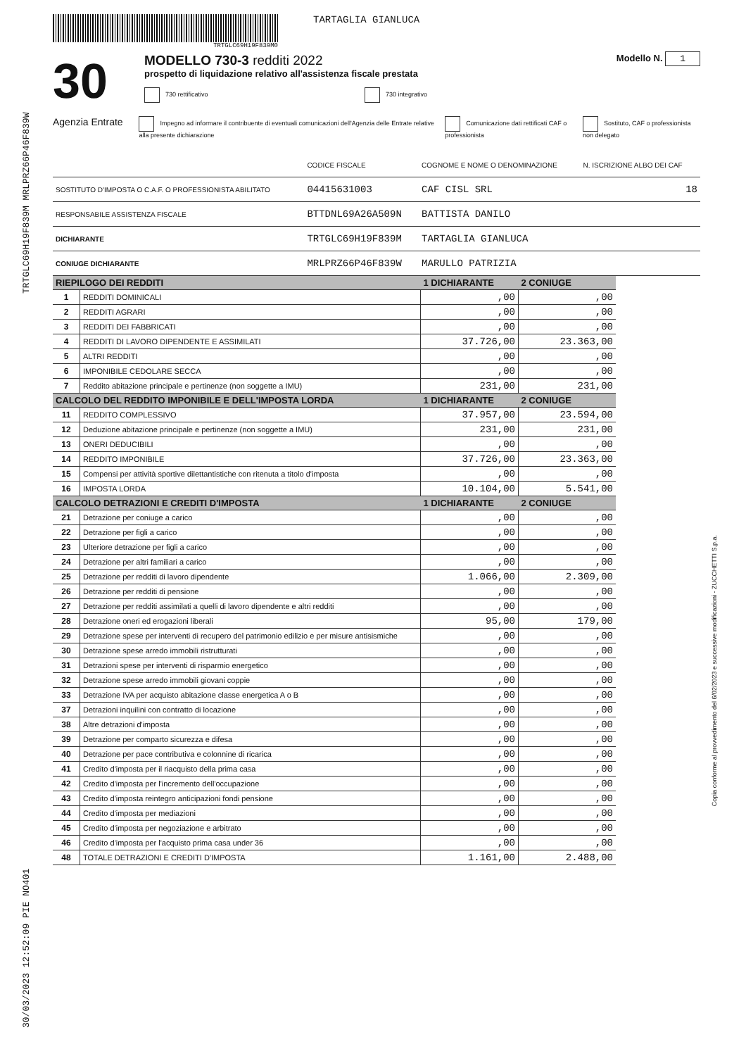30/03/2023 12:52:09 PIE NO401 TRTGLC69H19F839M MRLPRZ66P46F839W
Copia conforme al provvedimento del 6/02/2023 e successive modificazioni - ZUCCHETTI S.p.a.
TRTGLC69H19F839M0
TARTAGLIA GIANLUCA
30
MODELLO 730-3 redditi 2022
prospetto di liquidazione relativo all'assistenza fiscale prestata
730 rettificativo 730 integrativo
Modello N. 1
Agenzia Entrate Impegno ad informare il contribuente di eventuali comunicazioni dell'Agenzia delle Entrate relative alla presente dichiarazione Comunicazione dati rettificati CAF o professionista Sostituto, CAF o professionista non delegato
| | CODICE FISCALE | COGNOME E NOME O DENOMINAZIONE | N. ISCRIZIONE ALBO DEI CAF |
| SOSTITUTO D'IMPOSTA O C.A.F. O PROFESSIONISTA ABILITATO | 04415631003 | CAF CISL SRL | 18 |
| RESPONSABILE ASSISTENZA FISCALE | BTTDNL69A26A509N | BATTISTA DANILO | |
| DICHIARANTE | TRTGLC69H19F839M | TARTAGLIA GIANLUCA | |
| CONIUGE DICHIARANTE | MRLPRZ66P46F839W | MARULLO PATRIZIA | |
| RIEPILOGO DEI REDDITI | | 1 DICHIARANTE | 2 CONIUGE |
| --- | --- | --- | --- |
| 1 | REDDITI DOMINICALI | ,00 | ,00 |
| 2 | REDDITI AGRARI | ,00 | ,00 |
| 3 | REDDITI DEI FABBRICATI | ,00 | ,00 |
| 4 | REDDITI DI LAVORO DIPENDENTE E ASSIMILATI | 37.726,00 | 23.363,00 |
| 5 | ALTRI REDDITI | ,00 | ,00 |
| 6 | IMPONIBILE CEDOLARE SECCA | ,00 | ,00 |
| 7 | Reddito abitazione principale e pertinenze (non soggette a IMU) | 231,00 | 231,00 |
| CALCOLO DEL REDDITO IMPONIBILE E DELL'IMPOSTA LORDA | | 1 DICHIARANTE | 2 CONIUGE |
| 11 | REDDITO COMPLESSIVO | 37.957,00 | 23.594,00 |
| 12 | Deduzione abitazione principale e pertinenze (non soggette a IMU) | 231,00 | 231,00 |
| 13 | ONERI DEDUCIBILI | ,00 | ,00 |
| 14 | REDDITO IMPONIBILE | 37.726,00 | 23.363,00 |
| 15 | Compensi per attività sportive dilettantistiche con ritenuta a titolo d'imposta | ,00 | ,00 |
| 16 | IMPOSTA LORDA | 10.104,00 | 5.541,00 |
| CALCOLO DETRAZIONI E CREDITI D'IMPOSTA | | 1 DICHIARANTE | 2 CONIUGE |
| 21 | Detrazione per coniuge a carico | ,00 | ,00 |
| 22 | Detrazione per figli a carico | ,00 | ,00 |
| 23 | Ulteriore detrazione per figli a carico | ,00 | ,00 |
| 24 | Detrazione per altri familiari a carico | ,00 | ,00 |
| 25 | Detrazione per redditi di lavoro dipendente | 1.066,00 | 2.309,00 |
| 26 | Detrazione per redditi di pensione | ,00 | ,00 |
| 27 | Detrazione per redditi assimilati a quelli di lavoro dipendente e altri redditi | ,00 | ,00 |
| 28 | Detrazione oneri ed erogazioni liberali | 95,00 | 179,00 |
| 29 | Detrazione spese per interventi di recupero del patrimonio edilizio e per misure antisismiche | ,00 | ,00 |
| 30 | Detrazione spese arredo immobili ristrutturati | ,00 | ,00 |
| 31 | Detrazioni spese per interventi di risparmio energetico | ,00 | ,00 |
| 32 | Detrazione spese arredo immobili giovani coppie | ,00 | ,00 |
| 33 | Detrazione IVA per acquisto abitazione classe energetica A o B | ,00 | ,00 |
| 37 | Detrazioni inquilini con contratto di locazione | ,00 | ,00 |
| 38 | Altre detrazioni d'imposta | ,00 | ,00 |
| 39 | Detrazione per comparto sicurezza e difesa | ,00 | ,00 |
| 40 | Detrazione per pace contributiva e colonnine di ricarica | ,00 | ,00 |
| 41 | Credito d'imposta per il riacquisto della prima casa | ,00 | ,00 |
| 42 | Credito d'imposta per l'incremento dell'occupazione | ,00 | ,00 |
| 43 | Credito d'imposta reintegro anticipazioni fondi pensione | ,00 | ,00 |
| 44 | Credito d'imposta per mediazioni | ,00 | ,00 |
| 45 | Credito d'imposta per negoziazione e arbitrato | ,00 | ,00 |
| 46 | Credito d'imposta per l'acquisto prima casa under 36 | ,00 | ,00 |
| 48 | TOTALE DETRAZIONI E CREDITI D'IMPOSTA | 1.161,00 | 2.488,00 |